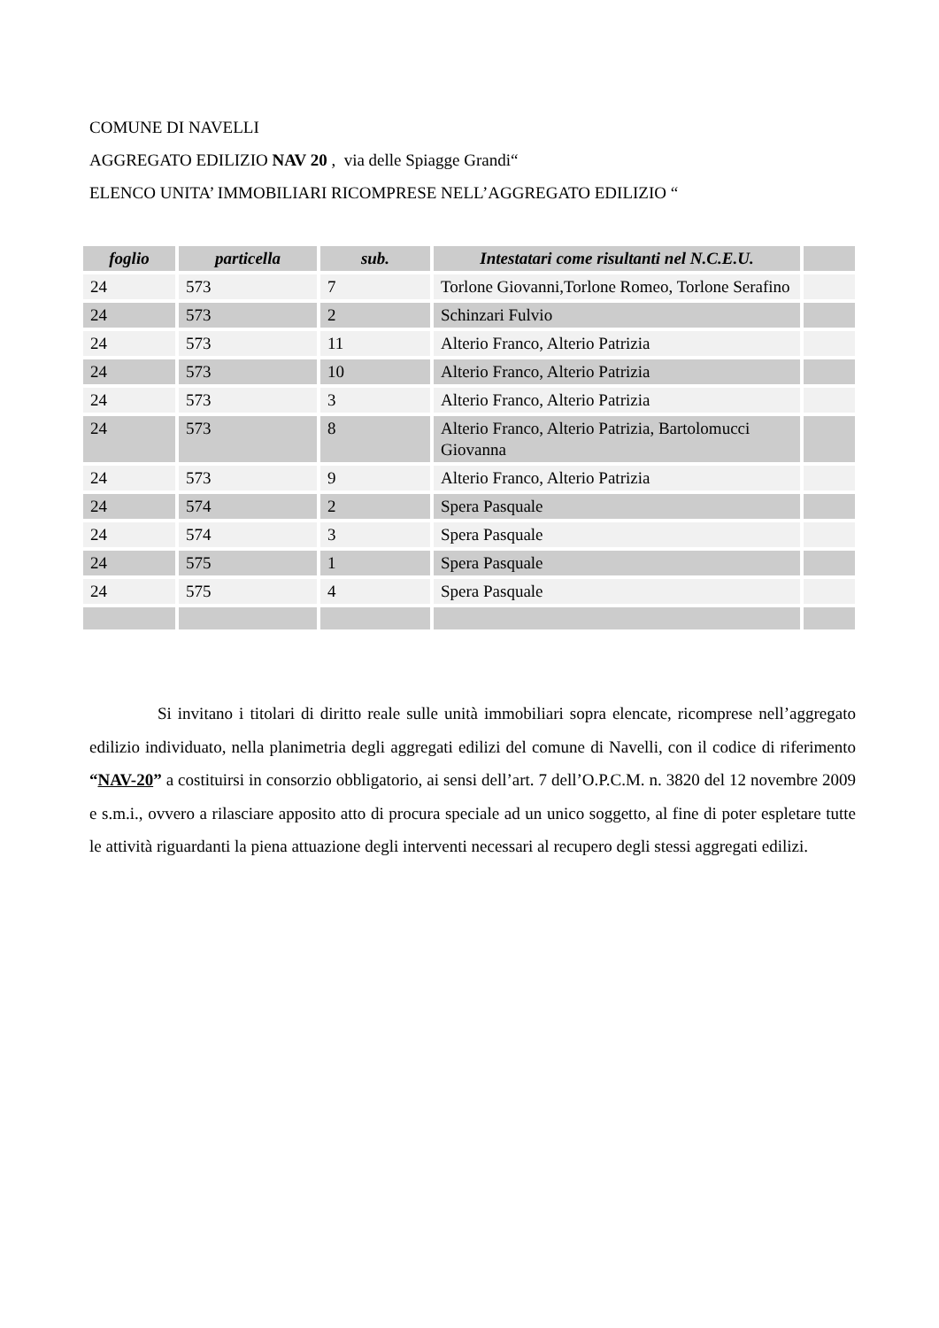COMUNE DI NAVELLI
AGGREGATO EDILIZIO NAV 20 , via delle Spiagge Grandi“
ELENCO UNITA’ IMMOBILIARI RICOMPRESE NELL’AGGREGATO EDILIZIO “
| foglio | particella | sub. | Intestatari come risultanti nel N.C.E.U. | |
| --- | --- | --- | --- | --- |
| 24 | 573 | 7 | Torlone Giovanni,Torlone Romeo, Torlone Serafino | |
| 24 | 573 | 2 | Schinzari Fulvio | |
| 24 | 573 | 11 | Alterio Franco, Alterio Patrizia | |
| 24 | 573 | 10 | Alterio Franco, Alterio Patrizia | |
| 24 | 573 | 3 | Alterio Franco, Alterio Patrizia | |
| 24 | 573 | 8 | Alterio Franco, Alterio Patrizia, Bartolomucci Giovanna | |
| 24 | 573 | 9 | Alterio Franco, Alterio Patrizia | |
| 24 | 574 | 2 | Spera Pasquale | |
| 24 | 574 | 3 | Spera Pasquale | |
| 24 | 575 | 1 | Spera Pasquale | |
| 24 | 575 | 4 | Spera Pasquale | |
Si invitano i titolari di diritto reale sulle unità immobiliari sopra elencate, ricomprese nell’aggregato edilizio individuato, nella planimetria degli aggregati edilizi del comune di Navelli, con il codice di riferimento “NAV-20” a costituirsi in consorzio obbligatorio, ai sensi dell’art. 7 dell’O.P.C.M. n. 3820 del 12 novembre 2009 e s.m.i., ovvero a rilasciare apposito atto di procura speciale ad un unico soggetto, al fine di poter espletare tutte le attività riguardanti la piena attuazione degli interventi necessari al recupero degli stessi aggregati edilizi.